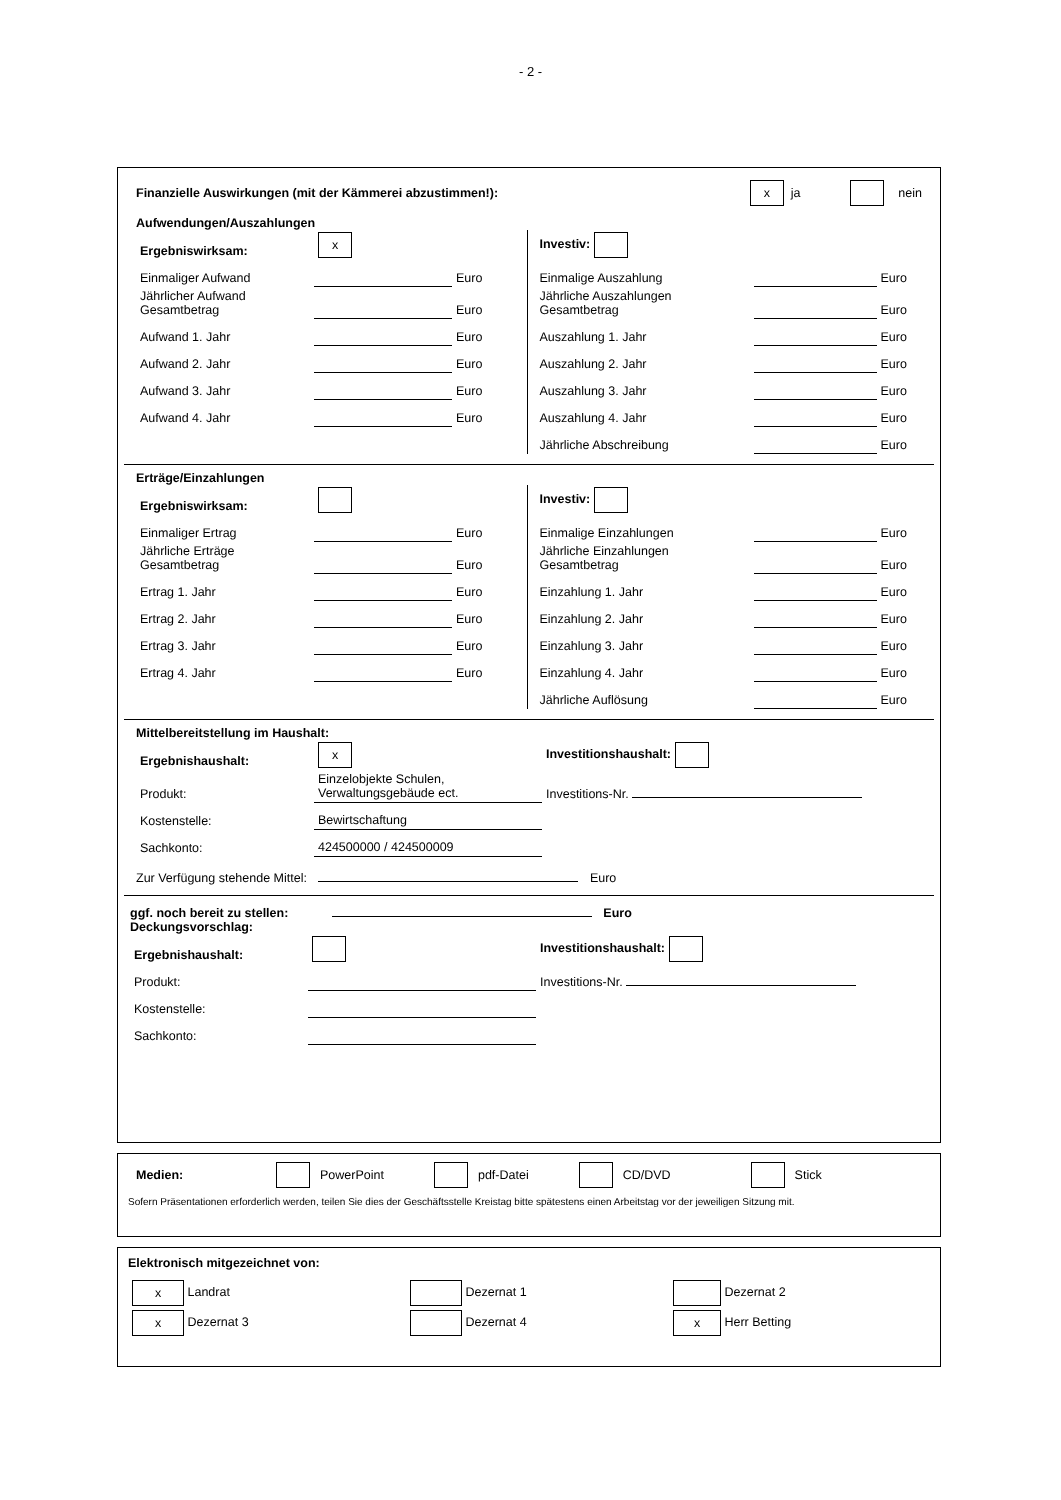- 2 -
Finanzielle Auswirkungen (mit der Kämmerei abzustimmen!): x ja nein
Aufwendungen/Auszahlungen
| Ergebniswirksam: | x | |
| Einmaliger Aufwand | | Euro |
| Jährlicher Aufwand Gesamtbetrag | | Euro |
| Aufwand 1. Jahr | | Euro |
| Aufwand 2. Jahr | | Euro |
| Aufwand 3. Jahr | | Euro |
| Aufwand 4. Jahr | | Euro |
| Investiv: | | |
| Einmalige Auszahlung | | Euro |
| Jährliche Auszahlungen Gesamtbetrag | | Euro |
| Auszahlung 1. Jahr | | Euro |
| Auszahlung 2. Jahr | | Euro |
| Auszahlung 3. Jahr | | Euro |
| Auszahlung 4. Jahr | | Euro |
| Jährliche Abschreibung | | Euro |
Erträge/Einzahlungen
| Ergebniswirksam: | | |
| Einmaliger Ertrag | | Euro |
| Jährliche Erträge Gesamtbetrag | | Euro |
| Ertrag 1. Jahr | | Euro |
| Ertrag 2. Jahr | | Euro |
| Ertrag 3. Jahr | | Euro |
| Ertrag 4. Jahr | | Euro |
| Investiv: | | |
| Einmalige Einzahlungen | | Euro |
| Jährliche Einzahlungen Gesamtbetrag | | Euro |
| Einzahlung 1. Jahr | | Euro |
| Einzahlung 2. Jahr | | Euro |
| Einzahlung 3. Jahr | | Euro |
| Einzahlung 4. Jahr | | Euro |
| Jährliche Auflösung | | Euro |
Mittelbereitstellung im Haushalt:
| Ergebnishaushalt: | x | Investitionshaushalt: |
| Produkt: | Einzelobjekte Schulen, Verwaltungsgebäude ect. | Investitions-Nr. |
| Kostenstelle: | Bewirtschaftung | |
| Sachkonto: | 424500000 / 424500009 | |
Zur Verfügung stehende Mittel: Euro
ggf. noch bereit zu stellen: Euro
Deckungsvorschlag:
| Ergebnishaushalt: | | Investitionshaushalt: |
| Produkt: | | Investitions-Nr. |
| Kostenstelle: | | |
| Sachkonto: | | |
Medien: PowerPoint pdf-Datei CD/DVD Stick
Sofern Präsentationen erforderlich werden, teilen Sie dies der Geschäftsstelle Kreistag bitte spätestens einen Arbeitstag vor der jeweiligen Sitzung mit.
Elektronisch mitgezeichnet von:
| x Landrat | Dezernat 1 | Dezernat 2 |
| x Dezernat 3 | Dezernat 4 | x Herr Betting |